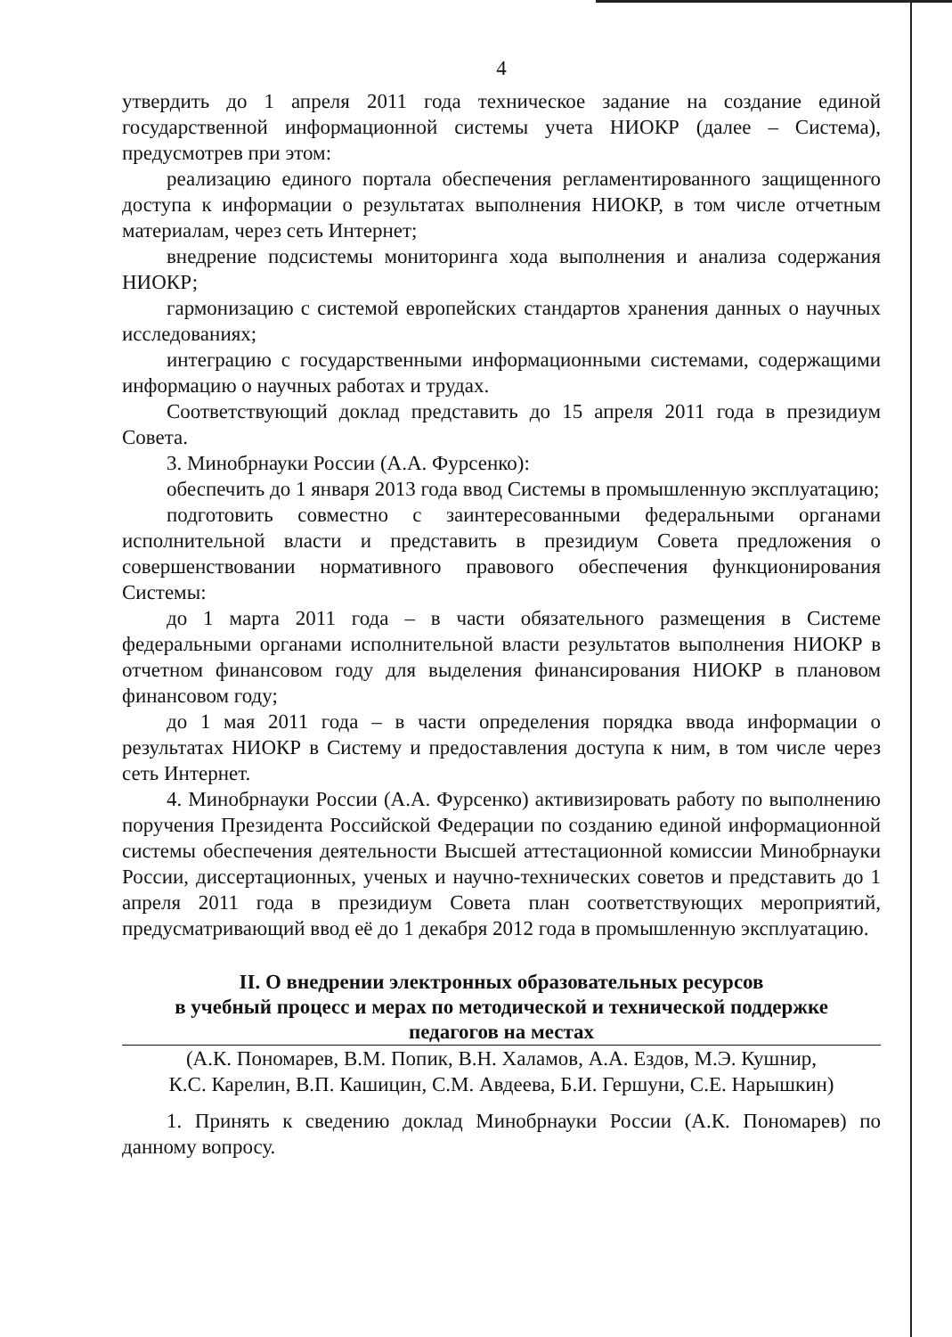4
утвердить до 1 апреля 2011 года техническое задание на создание единой государственной информационной системы учета НИОКР (далее – Система), предусмотрев при этом:
реализацию единого портала обеспечения регламентированного защищенного доступа к информации о результатах выполнения НИОКР, в том числе отчетным материалам, через сеть Интернет;
внедрение подсистемы мониторинга хода выполнения и анализа содержания НИОКР;
гармонизацию с системой европейских стандартов хранения данных о научных исследованиях;
интеграцию с государственными информационными системами, содержащими информацию о научных работах и трудах.
Соответствующий доклад представить до 15 апреля 2011 года в президиум Совета.
3. Минобрнауки России (А.А. Фурсенко):
обеспечить до 1 января 2013 года ввод Системы в промышленную эксплуатацию;
подготовить совместно с заинтересованными федеральными органами исполнительной власти и представить в президиум Совета предложения о совершенствовании нормативного правового обеспечения функционирования Системы:
до 1 марта 2011 года – в части обязательного размещения в Системе федеральными органами исполнительной власти результатов выполнения НИОКР в отчетном финансовом году для выделения финансирования НИОКР в плановом финансовом году;
до 1 мая 2011 года – в части определения порядка ввода информации о результатах НИОКР в Систему и предоставления доступа к ним, в том числе через сеть Интернет.
4. Минобрнауки России (А.А. Фурсенко) активизировать работу по выполнению поручения Президента Российской Федерации по созданию единой информационной системы обеспечения деятельности Высшей аттестационной комиссии Минобрнауки России, диссертационных, ученых и научно-технических советов и представить до 1 апреля 2011 года в президиум Совета план соответствующих мероприятий, предусматривающий ввод её до 1 декабря 2012 года в промышленную эксплуатацию.
II. О внедрении электронных образовательных ресурсов
в учебный процесс и мерах по методической и технической поддержке
педагогов на местах
(А.К. Пономарев, В.М. Попик, В.Н. Халамов, А.А. Ездов, М.Э. Кушнир,
К.С. Карелин, В.П. Кашицин, С.М. Авдеева, Б.И. Гершуни, С.Е. Нарышкин)
1. Принять к сведению доклад Минобрнауки России (А.К. Пономарев) по данному вопросу.